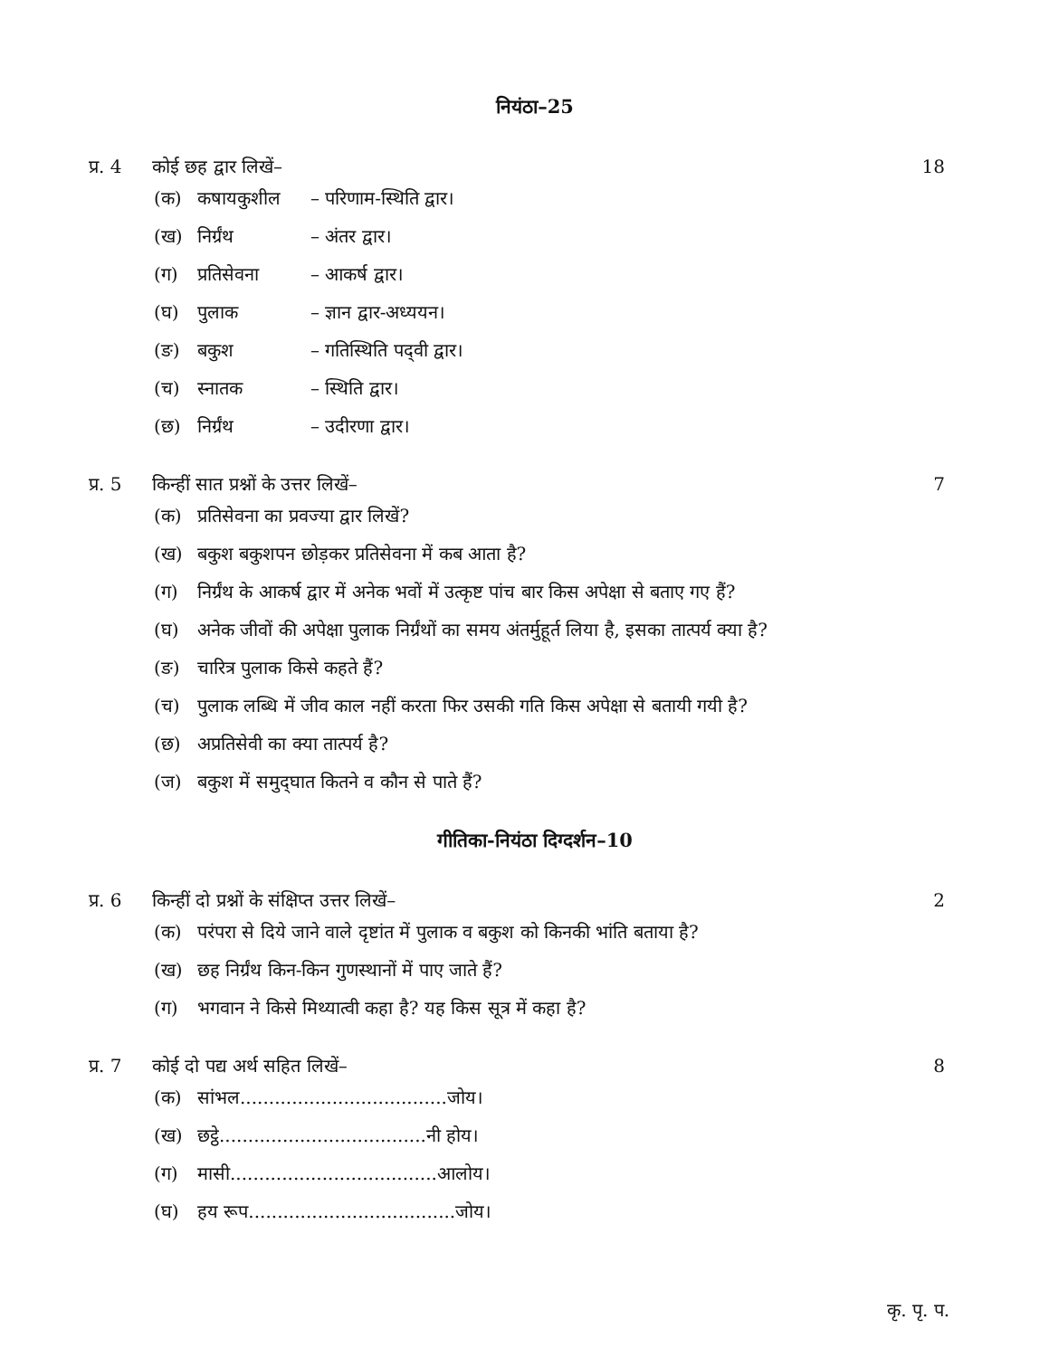नियंठा–25
प्र. 4 कोई छह द्वार लिखें– 18
(क) कषायकुशील – परिणाम-स्थिति द्वार।
(ख) निर्ग्रंथ – अंतर द्वार।
(ग) प्रतिसेवना – आकर्ष द्वार।
(घ) पुलाक – ज्ञान द्वार-अध्ययन।
(ङ) बकुश – गतिस्थिति पद्‌वी द्वार।
(च) स्नातक – स्थिति द्वार।
(छ) निर्ग्रंथ – उदीरणा द्वार।
प्र. 5 किन्हीं सात प्रश्नों के उत्तर लिखें– 7
(क) प्रतिसेवना का प्रवज्या द्वार लिखें?
(ख) बकुश बकुशपन छोड़कर प्रतिसेवना में कब आता है?
(ग) निर्ग्रंथ के आकर्ष द्वार में अनेक भवों में उत्कृष्ट पांच बार किस अपेक्षा से बताए गए हैं?
(घ) अनेक जीवों की अपेक्षा पुलाक निर्ग्रंथों का समय अंतर्मुहूर्त लिया है, इसका तात्पर्य क्या है?
(ङ) चारित्र पुलाक किसे कहते हैं?
(च) पुलाक लब्धि में जीव काल नहीं करता फिर उसकी गति किस अपेक्षा से बतायी गयी है?
(छ) अप्रतिसेवी का क्या तात्पर्य है?
(ज) बकुश में समुद्‌घात कितने व कौन से पाते हैं?
गीतिका-नियंठा दिग्दर्शन–10
प्र. 6 किन्हीं दो प्रश्नों के संक्षिप्त उत्तर लिखें– 2
(क) परंपरा से दिये जाने वाले दृष्टांत में पुलाक व बकुश को किनकी भांति बताया है?
(ख) छह निर्ग्रंथ किन-किन गुणस्थानों में पाए जाते हैं?
(ग) भगवान ने किसे मिथ्यात्वी कहा है? यह किस सूत्र में कहा है?
प्र. 7 कोई दो पद्य अर्थ सहित लिखें– 8
(क) सांभल....................................जोय।
(ख) छट्ठे....................................नी होय।
(ग) मासी....................................आलोय।
(घ) हय रूप....................................जोय।
कृ. पृ. प.